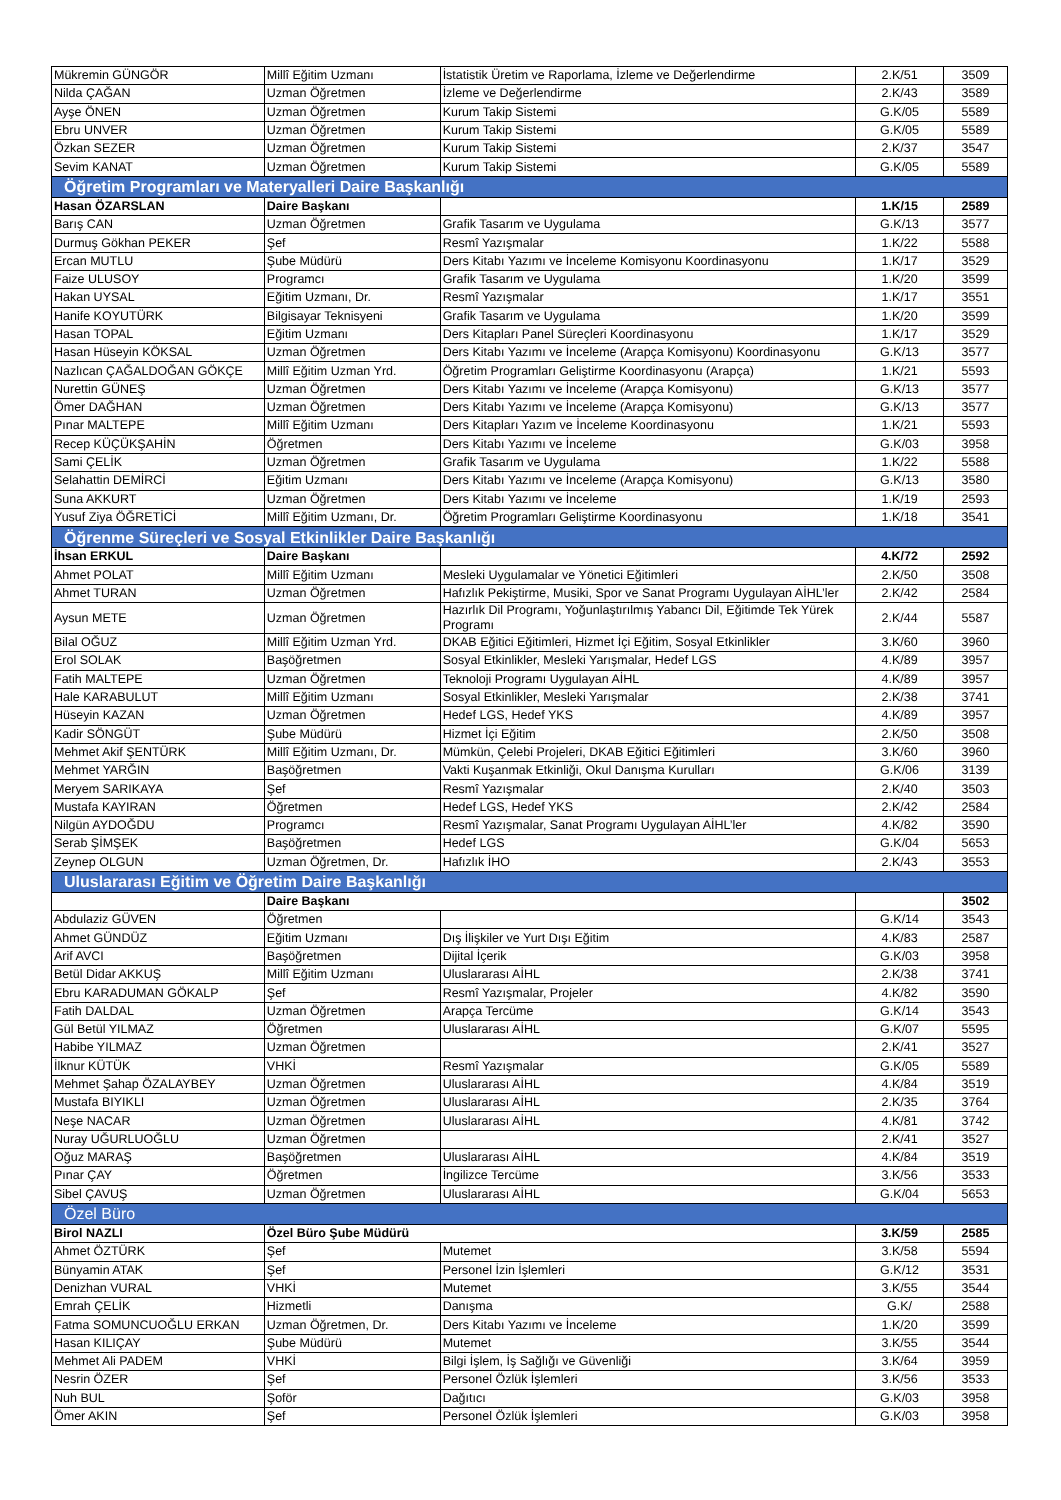| Mükremin GÜNGÖR | Millî Eğitim Uzmanı | İstatistik Üretim ve Raporlama, İzleme ve Değerlendirme | 2.K/51 | 3509 |
| Nilda ÇAĞAN | Uzman Öğretmen | İzleme ve Değerlendirme | 2.K/43 | 3589 |
| Ayşe ÖNEN | Uzman Öğretmen | Kurum Takip Sistemi | G.K/05 | 5589 |
| Ebru UNVER | Uzman Öğretmen | Kurum Takip Sistemi | G.K/05 | 5589 |
| Özkan SEZER | Uzman Öğretmen | Kurum Takip Sistemi | 2.K/37 | 3547 |
| Sevim KANAT | Uzman Öğretmen | Kurum Takip Sistemi | G.K/05 | 5589 |
| Öğretim Programları ve Materyalleri Daire Başkanlığı | | | | |
| Hasan ÖZARSLAN | Daire Başkanı | | 1.K/15 | 2589 |
| Barış CAN | Uzman Öğretmen | Grafik Tasarım ve Uygulama | G.K/13 | 3577 |
| Durmuş Gökhan PEKER | Şef | Resmî Yazışmalar | 1.K/22 | 5588 |
| Ercan MUTLU | Şube Müdürü | Ders Kitabı Yazımı ve İnceleme Komisyonu Koordinasyonu | 1.K/17 | 3529 |
| Faize ULUSOY | Programcı | Grafik Tasarım ve Uygulama | 1.K/20 | 3599 |
| Hakan UYSAL | Eğitim Uzmanı, Dr. | Resmî Yazışmalar | 1.K/17 | 3551 |
| Hanife KOYUTÜRK | Bilgisayar Teknisyeni | Grafik Tasarım ve Uygulama | 1.K/20 | 3599 |
| Hasan TOPAL | Eğitim Uzmanı | Ders Kitapları Panel Süreçleri Koordinasyonu | 1.K/17 | 3529 |
| Hasan Hüseyin KÖKSAL | Uzman Öğretmen | Ders Kitabı Yazımı ve İnceleme (Arapça Komisyonu) Koordinasyonu | G.K/13 | 3577 |
| Nazlıcan ÇAĞALDOĞAN GÖKÇE | Millî Eğitim Uzman Yrd. | Öğretim Programları Geliştirme Koordinasyonu (Arapça) | 1.K/21 | 5593 |
| Nurettin GÜNEŞ | Uzman Öğretmen | Ders Kitabı Yazımı ve İnceleme (Arapça Komisyonu) | G.K/13 | 3577 |
| Ömer DAĞHAN | Uzman Öğretmen | Ders Kitabı Yazımı ve İnceleme (Arapça Komisyonu) | G.K/13 | 3577 |
| Pınar MALTEPE | Millî Eğitim Uzmanı | Ders Kitapları Yazım ve İnceleme Koordinasyonu | 1.K/21 | 5593 |
| Recep KÜÇÜKŞAHİN | Öğretmen | Ders Kitabı Yazımı ve İnceleme | G.K/03 | 3958 |
| Sami ÇELİK | Uzman Öğretmen | Grafik Tasarım ve Uygulama | 1.K/22 | 5588 |
| Selahattin DEMİRCİ | Eğitim Uzmanı | Ders Kitabı Yazımı ve İnceleme (Arapça Komisyonu) | G.K/13 | 3580 |
| Suna AKKURT | Uzman Öğretmen | Ders Kitabı Yazımı ve İnceleme | 1.K/19 | 2593 |
| Yusuf Ziya ÖĞRETİCİ | Millî Eğitim Uzmanı, Dr. | Öğretim Programları Geliştirme Koordinasyonu | 1.K/18 | 3541 |
| Öğrenme Süreçleri ve Sosyal Etkinlikler Daire Başkanlığı | | | | |
| İhsan ERKUL | Daire Başkanı | | 4.K/72 | 2592 |
| Ahmet POLAT | Millî Eğitim Uzmanı | Mesleki Uygulamalar ve Yönetici Eğitimleri | 2.K/50 | 3508 |
| Ahmet TURAN | Uzman Öğretmen | Hafızlık Pekiştirme, Musiki, Spor ve Sanat Programı Uygulayan AİHL’ler | 2.K/42 | 2584 |
| Aysun METE | Uzman Öğretmen | Hazırlık Dil Programı, Yoğunlaştırılmış Yabancı Dil, Eğitimde Tek Yürek Programı | 2.K/44 | 5587 |
| Bilal OĞUZ | Millî Eğitim Uzman Yrd. | DKAB Eğitici Eğitimleri, Hizmet İçi Eğitim, Sosyal Etkinlikler | 3.K/60 | 3960 |
| Erol SOLAK | Başöğretmen | Sosyal Etkinlikler, Mesleki Yarışmalar, Hedef LGS | 4.K/89 | 3957 |
| Fatih MALTEPE | Uzman Öğretmen | Teknoloji Programı Uygulayan AİHL | 4.K/89 | 3957 |
| Hale KARABULUT | Millî Eğitim Uzmanı | Sosyal Etkinlikler, Mesleki Yarışmalar | 2.K/38 | 3741 |
| Hüseyin KAZAN | Uzman Öğretmen | Hedef LGS, Hedef YKS | 4.K/89 | 3957 |
| Kadir SÖNGÜT | Şube Müdürü | Hizmet İçi Eğitim | 2.K/50 | 3508 |
| Mehmet Akif ŞENTÜRK | Millî Eğitim Uzmanı, Dr. | Mümkün, Çelebi Projeleri, DKAB Eğitici Eğitimleri | 3.K/60 | 3960 |
| Mehmet YARĞIN | Başöğretmen | Vakti Kuşanmak Etkinliği, Okul Danışma Kurulları | G.K/06 | 3139 |
| Meryem SARIKAYA | Şef | Resmî Yazışmalar | 2.K/40 | 3503 |
| Mustafa KAYIRAN | Öğretmen | Hedef LGS, Hedef YKS | 2.K/42 | 2584 |
| Nilgün AYDOĞDU | Programcı | Resmî Yazışmalar, Sanat Programı Uygulayan AİHL’ler | 4.K/82 | 3590 |
| Serab ŞİMŞEK | Başöğretmen | Hedef LGS | G.K/04 | 5653 |
| Zeynep OLGUN | Uzman Öğretmen, Dr. | Hafızlık İHO | 2.K/43 | 3553 |
| Uluslararası Eğitim ve Öğretim Daire Başkanlığı | | | | |
| | Daire Başkanı | | | 3502 |
| Abdulaziz GÜVEN | Öğretmen | | G.K/14 | 3543 |
| Ahmet GÜNDÜZ | Eğitim Uzmanı | Dış İlişkiler ve Yurt Dışı Eğitim | 4.K/83 | 2587 |
| Arif AVCI | Başöğretmen | Dijital İçerik | G.K/03 | 3958 |
| Betül Didar AKKUŞ | Millî Eğitim Uzmanı | Uluslararası AİHL | 2.K/38 | 3741 |
| Ebru KARADUMAN GÖKALP | Şef | Resmî Yazışmalar, Projeler | 4.K/82 | 3590 |
| Fatih DALDAL | Uzman Öğretmen | Arapça Tercüme | G.K/14 | 3543 |
| Gül Betül YILMAZ | Öğretmen | Uluslararası AİHL | G.K/07 | 5595 |
| Habibe YILMAZ | Uzman Öğretmen | | 2.K/41 | 3527 |
| İlknur KÜTÜK | VHKİ | Resmî Yazışmalar | G.K/05 | 5589 |
| Mehmet Şahap ÖZALAYBEY | Uzman Öğretmen | Uluslararası AİHL | 4.K/84 | 3519 |
| Mustafa BIYIKLI | Uzman Öğretmen | Uluslararası AİHL | 2.K/35 | 3764 |
| Neşe NACAR | Uzman Öğretmen | Uluslararası AİHL | 4.K/81 | 3742 |
| Nuray UĞURLUOĞLU | Uzman Öğretmen | | 2.K/41 | 3527 |
| Oğuz MARAŞ | Başöğretmen | Uluslararası AİHL | 4.K/84 | 3519 |
| Pınar ÇAY | Öğretmen | İngilizce Tercüme | 3.K/56 | 3533 |
| Sibel ÇAVUŞ | Uzman Öğretmen | Uluslararası AİHL | G.K/04 | 5653 |
| Özel Büro | | | | |
| Birol NAZLI | Özel Büro Şube Müdürü | | 3.K/59 | 2585 |
| Ahmet ÖZTÜRK | Şef | Mutemet | 3.K/58 | 5594 |
| Bünyamin ATAK | Şef | Personel İzin İşlemleri | G.K/12 | 3531 |
| Denizhan VURAL | VHKİ | Mutemet | 3.K/55 | 3544 |
| Emrah ÇELİK | Hizmetli | Danışma | G.K/ | 2588 |
| Fatma SOMUNCUOĞLU ERKAN | Uzman Öğretmen, Dr. | Ders Kitabı Yazımı ve İnceleme | 1.K/20 | 3599 |
| Hasan KILIÇAY | Şube Müdürü | Mutemet | 3.K/55 | 3544 |
| Mehmet Ali PADEM | VHKİ | Bilgi İşlem, İş Sağlığı ve Güvenliği | 3.K/64 | 3959 |
| Nesrin ÖZER | Şef | Personel Özlük İşlemleri | 3.K/56 | 3533 |
| Nuh BUL | Şoför | Dağıtıcı | G.K/03 | 3958 |
| Ömer AKIN | Şef | Personel Özlük İşlemleri | G.K/03 | 3958 |